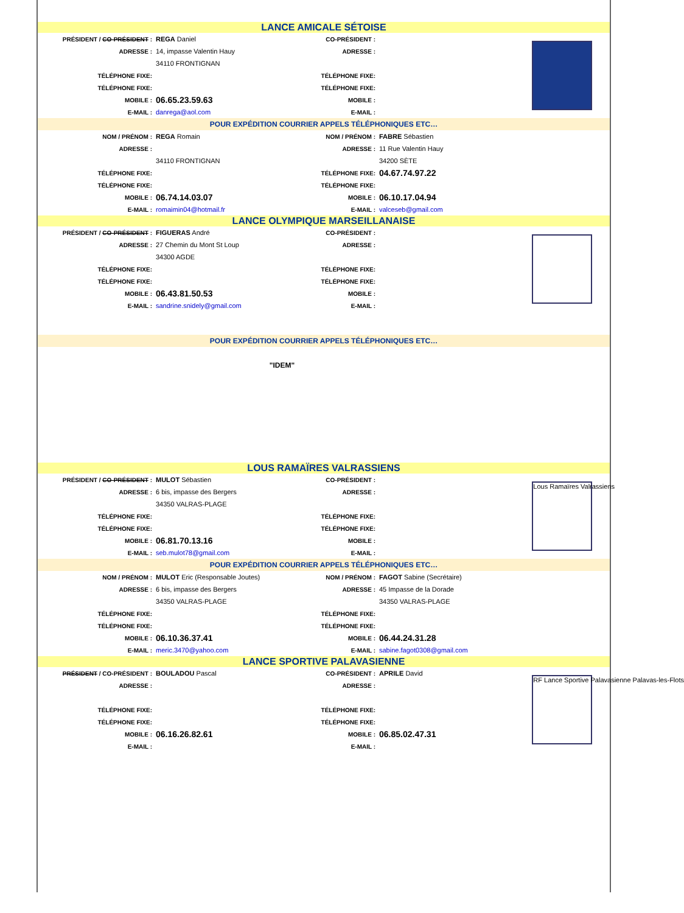| LANCE AMICALE SÉTOISE | | | | |
| PRÉSIDENT / CO-PRÉSIDENT : | REGA Daniel | CO-PRÉSIDENT : | | |
| ADRESSE : | 14, impasse Valentin Hauy | ADRESSE : | | |
| | 34110 FRONTIGNAN | | | |
| TÉLÉPHONE FIXE: | | TÉLÉPHONE FIXE: | | |
| TÉLÉPHONE FIXE: | | TÉLÉPHONE FIXE: | | |
| MOBILE : | 06.65.23.59.63 | MOBILE : | | |
| E-MAIL : | danrega@aol.com | E-MAIL : | | |
| POUR EXPÉDITION COURRIER APPELS TÉLÉPHONIQUES ETC… | | | | |
| NOM / PRÉNOM : | REGA Romain | NOM / PRÉNOM : | FABRE Sébastien | |
| ADRESSE : | | ADRESSE : | 11 Rue Valentin Hauy | |
| | 34110 FRONTIGNAN | | 34200 SÈTE | |
| TÉLÉPHONE FIXE: | | TÉLÉPHONE FIXE: | 04.67.74.97.22 | |
| TÉLÉPHONE FIXE: | | TÉLÉPHONE FIXE: | | |
| MOBILE : | 06.74.14.03.07 | MOBILE : | 06.10.17.04.94 | |
| E-MAIL : | romaimin04@hotmail.fr | E-MAIL : | valceseb@gmail.com | |
| LANCE OLYMPIQUE MARSEILLANAISE | | | | |
| PRÉSIDENT / CO-PRÉSIDENT : | FIGUERAS André | CO-PRÉSIDENT : | | |
| ADRESSE : | 27 Chemin du Mont St Loup | ADRESSE : | | |
| | 34300 AGDE | | | |
| TÉLÉPHONE FIXE: | | TÉLÉPHONE FIXE: | | |
| TÉLÉPHONE FIXE: | | TÉLÉPHONE FIXE: | | |
| MOBILE : | 06.43.81.50.53 | MOBILE : | | |
| E-MAIL : | sandrine.snidely@gmail.com | E-MAIL : | | |
| POUR EXPÉDITION COURRIER APPELS TÉLÉPHONIQUES ETC… | | | | |
| "IDEM" | | | | |
| LOUS RAMAÏRES VALRASSIENS | | | | |
| PRÉSIDENT / CO-PRÉSIDENT : | MULOT Sébastien | CO-PRÉSIDENT : | | Lous Ramaïres Valrassiens |
| ADRESSE : | 6 bis, impasse des Bergers | ADRESSE : | | |
| | 34350 VALRAS-PLAGE | | | |
| TÉLÉPHONE FIXE: | | TÉLÉPHONE FIXE: | | |
| TÉLÉPHONE FIXE: | | TÉLÉPHONE FIXE: | | |
| MOBILE : | 06.81.70.13.16 | MOBILE : | | |
| E-MAIL : | seb.mulot78@gmail.com | E-MAIL : | | |
| POUR EXPÉDITION COURRIER APPELS TÉLÉPHONIQUES ETC… | | | | |
| NOM / PRÉNOM : | MULOT Eric (Responsable Joutes) | NOM / PRÉNOM : | FAGOT Sabine (Secrétaire) | |
| ADRESSE : | 6 bis, impasse des Bergers | ADRESSE : | 45 Impasse de la Dorade | |
| | 34350 VALRAS-PLAGE | | 34350 VALRAS-PLAGE | |
| TÉLÉPHONE FIXE: | | TÉLÉPHONE FIXE: | | |
| TÉLÉPHONE FIXE: | | TÉLÉPHONE FIXE: | | |
| MOBILE : | 06.10.36.37.41 | MOBILE : | 06.44.24.31.28 | |
| E-MAIL : | meric.3470@yahoo.com | E-MAIL : | sabine.fagot0308@gmail.com | |
| LANCE SPORTIVE PALAVASIENNE | | | | |
| PRÉSIDENT / CO-PRÉSIDENT : | BOULADOU Pascal | CO-PRÉSIDENT : | APRILE David | RF Lance Sportive Palavasienne Palavas-les-Flots |
| ADRESSE : | | ADRESSE : | | |
| TÉLÉPHONE FIXE: | | TÉLÉPHONE FIXE: | | |
| TÉLÉPHONE FIXE: | | TÉLÉPHONE FIXE: | | |
| MOBILE : | 06.16.26.82.61 | MOBILE : | 06.85.02.47.31 | |
| E-MAIL : | | E-MAIL : | | |